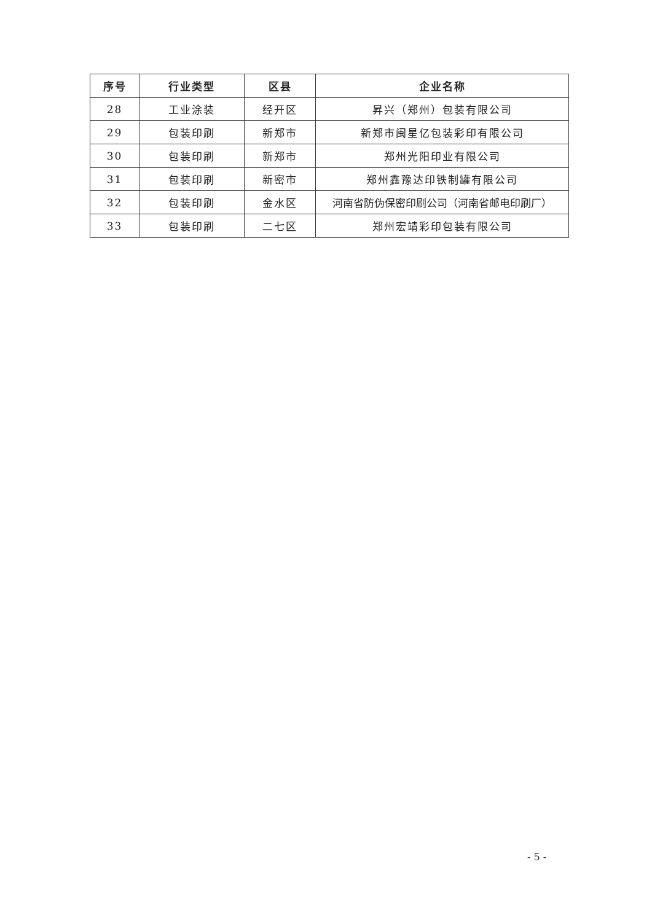| 序号 | 行业类型 | 区县 | 企业名称 |
| --- | --- | --- | --- |
| 28 | 工业涂装 | 经开区 | 昇兴（郑州）包装有限公司 |
| 29 | 包装印刷 | 新郑市 | 新郑市闽星亿包装彩印有限公司 |
| 30 | 包装印刷 | 新郑市 | 郑州光阳印业有限公司 |
| 31 | 包装印刷 | 新密市 | 郑州鑫豫达印铁制罐有限公司 |
| 32 | 包装印刷 | 金水区 | 河南省防伪保密印刷公司（河南省邮电印刷厂） |
| 33 | 包装印刷 | 二七区 | 郑州宏靖彩印包装有限公司 |
- 5 -